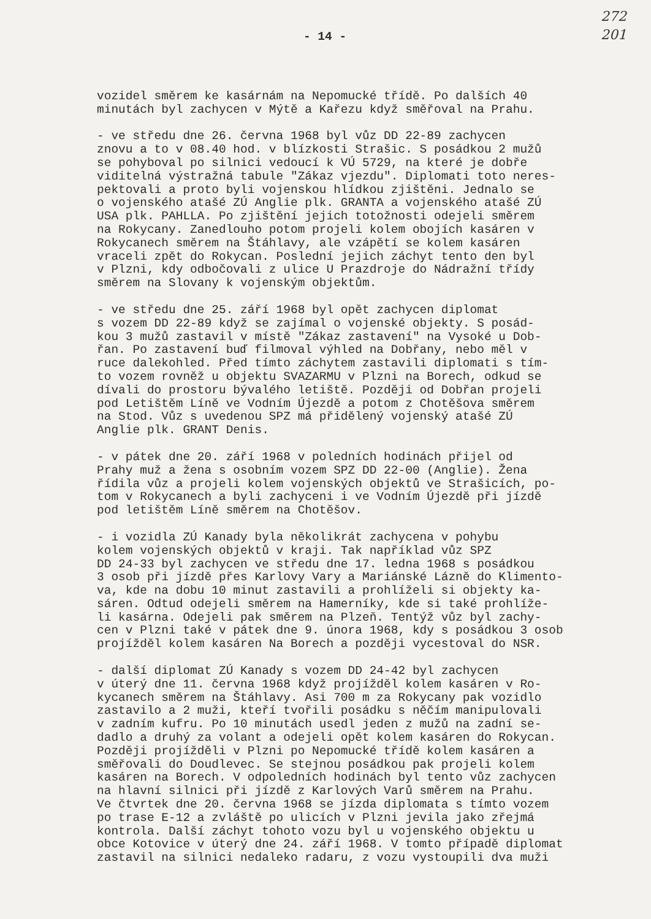272
201
- 14 -
vozidel směrem ke kasárnám na Nepomucké třídě. Po dalších 40 minutách byl zachycen v Mýtě a Kařezu když směřoval na Prahu.
- ve středu dne 26. června 1968 byl vůz DD 22-89 zachycen znovu a to v 08.40 hod. v blízkosti Strašic. S posádkou 2 mužů se pohyboval po silnici vedoucí k VÚ 5729, na které je dobře viditelná výstražná tabule "Zákaz vjezdu". Diplomati toto neres- pektovali a proto byli vojenskou hlídkou zjištěni. Jednalo se o vojenského atašé ZÚ Anglie plk. GRANTA a vojenského atašé ZÚ USA plk. PAHLLA. Po zjištění jejich totožnosti odejeli směrem na Rokycany. Zanedlouho potom projeli kolem obojích kasáren v Rokycanech směrem na Štáhlavy, ale vzápětí se kolem kasáren vraceli zpět do Rokycan. Poslední jejich záchyt tento den byl v Plzni, kdy odbočovali z ulice U Prazdroje do Nádražní třídy směrem na Slovany k vojenským objektům.
- ve středu dne 25. září 1968 byl opět zachycen diplomat s vozem DD 22-89 když se zajímal o vojenské objekty. S posád- kou 3 mužů zastavil v místě "Zákaz zastavení" na Vysoké u Dob- řan. Po zastavení buď filmoval výhled na Dobřany, nebo měl v ruce dalekohled. Před tímto záchytem zastavili diplomati s tím- to vozem rovněž u objektu SVAZARMU v Plzni na Borech, odkud se dívali do prostoru bývalého letiště. Později od Dobřan projeli pod Letištěm Líně ve Vodním Újezdě a potom z Chotěšova směrem na Stod. Vůz s uvedenou SPZ má přidělený vojenský atašé ZÚ Anglie plk. GRANT Denis.
- v pátek dne 20. září 1968 v poledních hodinách přijel od Prahy muž a žena s osobním vozem SPZ DD 22-00 (Anglie). Žena řídila vůz a projeli kolem vojenských objektů ve Strašicích, po- tom v Rokycanech a byli zachyceni i ve Vodním Újezdě při jízdě pod letištěm Líně směrem na Chotěšov.
- i vozidla ZÚ Kanady byla několikrát zachycena v pohybu kolem vojenských objektů v kraji. Tak například vůz SPZ DD 24-33 byl zachycen ve středu dne 17. ledna 1968 s posádkou 3 osob při jízdě přes Karlovy Vary a Mariánské Lázně do Klimento- va, kde na dobu 10 minut zastavili a prohlíželi si objekty ka- sáren. Odtud odejeli směrem na Hamerníky, kde si také prohlíže- li kasárna. Odejeli pak směrem na Plzeň. Tentýž vůz byl zachy- cen v Plzni také v pátek dne 9. února 1968, kdy s posádkou 3 osob projížděl kolem kasáren Na Borech a později vycestoval do NSR.
- další diplomat ZÚ Kanady s vozem DD 24-42 byl zachycen v úterý dne 11. června 1968 když projížděl kolem kasáren v Ro- kycanech směrem na Štáhlavy. Asi 700 m za Rokycany pak vozidlo zastavilo a 2 muži, kteří tvořili posádku s něčím manipulovali v zadním kufru. Po 10 minutách usedl jeden z mužů na zadní se- dadlo a druhý za volant a odejeli opět kolem kasáren do Rokycan. Později projížděli v Plzni po Nepomucké třídě kolem kasáren a směřovali do Doudlevec. Se stejnou posádkou pak projeli kolem kasáren na Borech. V odpoledních hodinách byl tento vůz zachycen na hlavní silnici při jízdě z Karlových Varů směrem na Prahu. Ve čtvrtek dne 20. června 1968 se jízda diplomata s tímto vozem po trase E-12 a zvláště po ulicích v Plzni jevila jako zřejmá kontrola. Další záchyt tohoto vozu byl u vojenského objektu u obce Kotovice v úterý dne 24. září 1968. V tomto případě diplomat zastavil na silnici nedaleko radaru, z vozu vystoupili dva muži